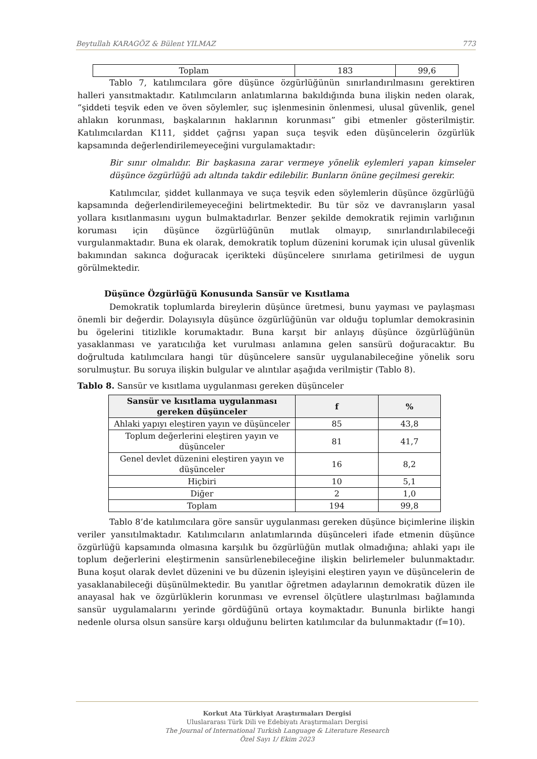Beytullah KARAGÖZ & Bülent YILMAZ 773
| Toplam | 183 | 99,6 |
Tablo 7, katılımcılara göre düşünce özgürlüğünün sınırlandırılmasını gerektiren halleri yansıtmaktadır. Katılımcıların anlatımlarına bakıldığında buna ilişkin neden olarak, “şiddeti teşvik eden ve öven söylemler, suç işlenmesinin önlenmesi, ulusal güvenlik, genel ahlakın korunması, başkalarının haklarının korunması” gibi etmenler gösterilmiştir. Katılımcılardan K111, şiddet çağrısı yapan suça teşvik eden düşüncelerin özgürlük kapsamında değerlendirilemeyeceğini vurgulamaktadır:
Bir sınır olmalıdır. Bir başkasına zarar vermeye yönelik eylemleri yapan kimseler düşünce özgürlüğü adı altında takdir edilebilir. Bunların önüne geçilmesi gerekir.
Katılımcılar, şiddet kullanmaya ve suça teşvik eden söylemlerin düşünce özgürlüğü kapsamında değerlendirilemeyeceğini belirtmektedir. Bu tür söz ve davranışların yasal yollara kısıtlanmasını uygun bulmaktadırlar. Benzer şekilde demokratik rejimin varlığının koruması için düşünce özgürlüğünün mutlak olmayıp, sınırlandırılabileceği vurgulanmaktadır. Buna ek olarak, demokratik toplum düzenini korumak için ulusal güvenlik bakımından sakınca doğuracak içerikteki düşüncelere sınırlama getirilmesi de uygun görülmektedir.
Düşünce Özgürlüğü Konusunda Sansür ve Kısıtlama
Demokratik toplumlarda bireylerin düşünce üretmesi, bunu yayması ve paylaşması önemli bir değerdir. Dolayısıyla düşünce özgürlüğünün var olduğu toplumlar demokrasinin bu ögelerini titizlikle korumaktadır. Buna karşıt bir anlayış düşünce özgürlüğünün yasaklanması ve yaratıcılığa ket vurulması anlamına gelen sansürü doğuracaktır. Bu doğrultuda katılımcılara hangi tür düşüncelere sansür uygulanabileceğine yönelik soru sorulmuştur. Bu soruya ilişkin bulgular ve alıntılar aşağıda verilmiştir (Tablo 8).
Tablo 8. Sansür ve kısıtlama uygulanması gereken düşünceler
| Sansür ve kısıtlama uygulanması gereken düşünceler | f | % |
| --- | --- | --- |
| Ahlaki yapıyı eleştiren yayın ve düşünceler | 85 | 43,8 |
| Toplum değerlerini eleştiren yayın ve düşünceler | 81 | 41,7 |
| Genel devlet düzenini eleştiren yayın ve düşünceler | 16 | 8,2 |
| Hiçbiri | 10 | 5,1 |
| Diğer | 2 | 1,0 |
| Toplam | 194 | 99,8 |
Tablo 8’de katılımcılara göre sansür uygulanması gereken düşünce biçimlerine ilişkin veriler yansıtılmaktadır. Katılımcıların anlatımlarında düşünceleri ifade etmenin düşünce özgürlüğü kapsamında olmasına karşılık bu özgürlüğün mutlak olmadığına; ahlaki yapı ile toplum değerlerini eleştirmenin sansürlenebileceğine ilişkin belirlemeler bulunmaktadır. Buna koşut olarak devlet düzenini ve bu düzenin işleyişini eleştiren yayın ve düşüncelerin de yasaklanabileceği düşünülmektedir. Bu yanıtlar öğretmen adaylarının demokratik düzen ile anayasal hak ve özgürlüklerin korunması ve evrensel ölçütlere ulaştırılması bağlamında sansür uygulamalarını yerinde gördüğünü ortaya koymaktadır. Bununla birlikte hangi nedenle olursa olsun sansüre karşı olduğunu belirten katılımcılar da bulunmaktadır (f=10).
Korkut Ata Türkiyat Araştırmaları Dergisi
Uluslararası Türk Dili ve Edebiyatı Araştırmaları Dergisi
The Journal of International Turkish Language & Literature Research
Özel Sayı 1/ Ekim 2023